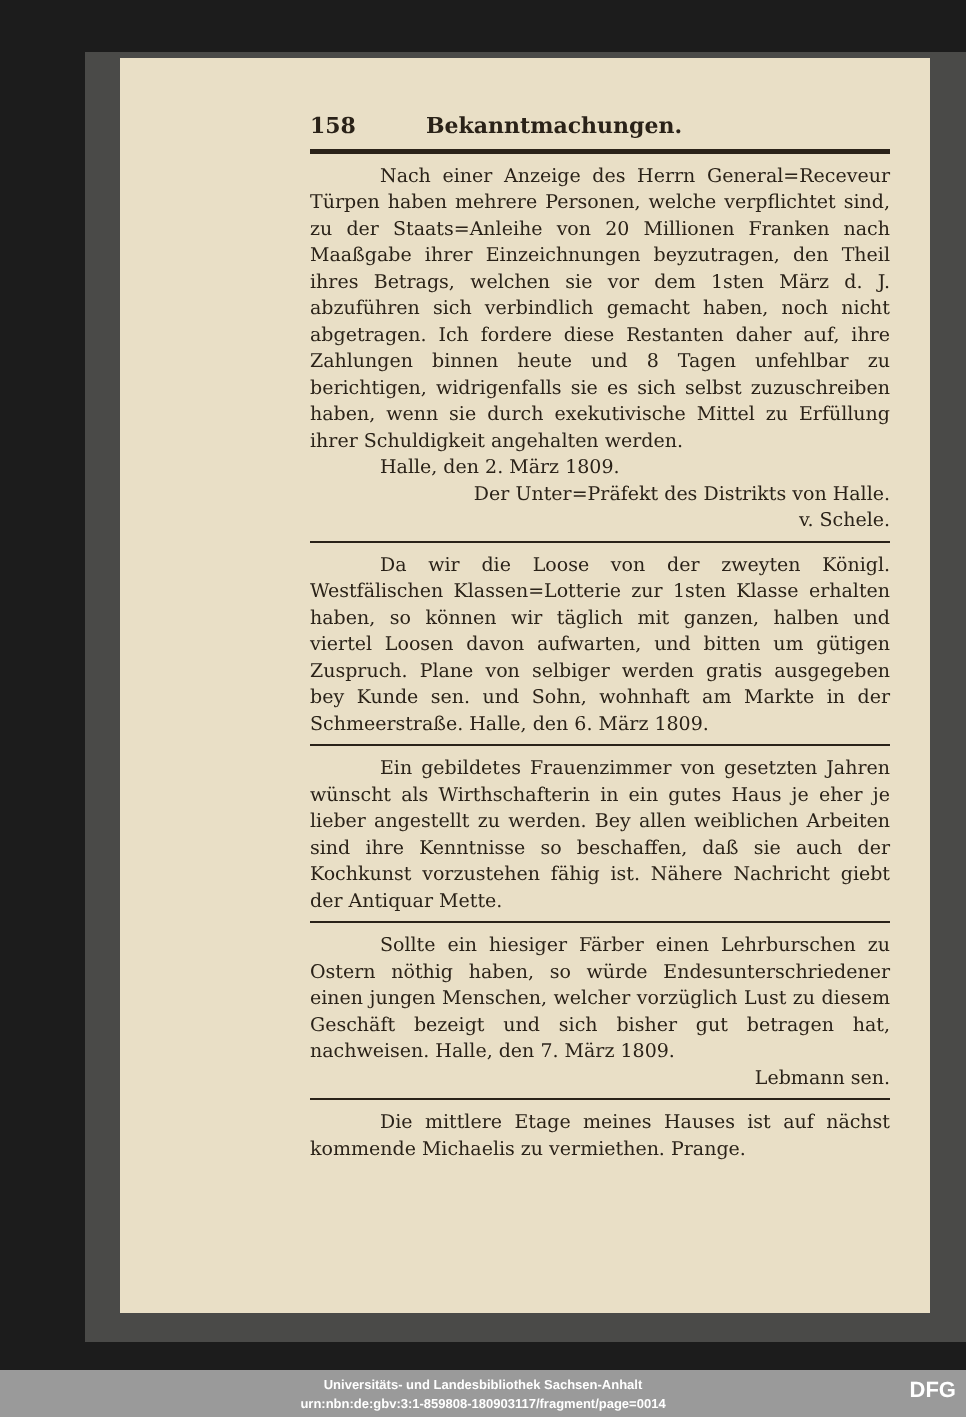158 Bekanntmachungen.
Nach einer Anzeige des Herrn General=Receveur Türpen haben mehrere Personen, welche verpflichtet sind, zu der Staats=Anleihe von 20 Millionen Franken nach Maaßgabe ihrer Einzeichnungen beyzutragen, den Theil ihres Betrags, welchen sie vor dem 1sten März d. J. abzuführen sich verbindlich gemacht haben, noch nicht abgetragen. Ich fordere diese Restanten daher auf, ihre Zahlungen binnen heute und 8 Tagen unfehlbar zu berichtigen, widrigenfalls sie es sich selbst zuzuschreiben haben, wenn sie durch exekutivische Mittel zu Erfüllung ihrer Schuldigkeit angehalten werden.
Halle, den 2. März 1809.
Der Unter=Präfekt des Distrikts von Halle.
v. Schele.
Da wir die Loose von der zweyten Königl. Westfälischen Klassen=Lotterie zur 1sten Klasse erhalten haben, so können wir täglich mit ganzen, halben und viertel Loosen davon aufwarten, und bitten um gütigen Zuspruch. Plane von selbiger werden gratis ausgegeben bey Kunde sen. und Sohn, wohnhaft am Markte in der Schmeerstraße. Halle, den 6. März 1809.
Ein gebildetes Frauenzimmer von gesetzten Jahren wünscht als Wirthschafterin in ein gutes Haus je eher je lieber angestellt zu werden. Bey allen weiblichen Arbeiten sind ihre Kenntnisse so beschaffen, daß sie auch der Kochkunst vorzustehen fähig ist. Nähere Nachricht giebt der Antiquar Mette.
Sollte ein hiesiger Färber einen Lehrburschen zu Ostern nöthig haben, so würde Endesunterschriedener einen jungen Menschen, welcher vorzüglich Lust zu diesem Geschäft bezeigt und sich bisher gut betragen hat, nachweisen. Halle, den 7. März 1809.
Lebmann sen.
Die mittlere Etage meines Hauses ist auf nächst kommende Michaelis zu vermiethen. Prange.
Universitäts- und Landesbibliothek Sachsen-Anhalt
urn:nbn:de:gbv:3:1-859808-180903117/fragment/page=0014
DFG